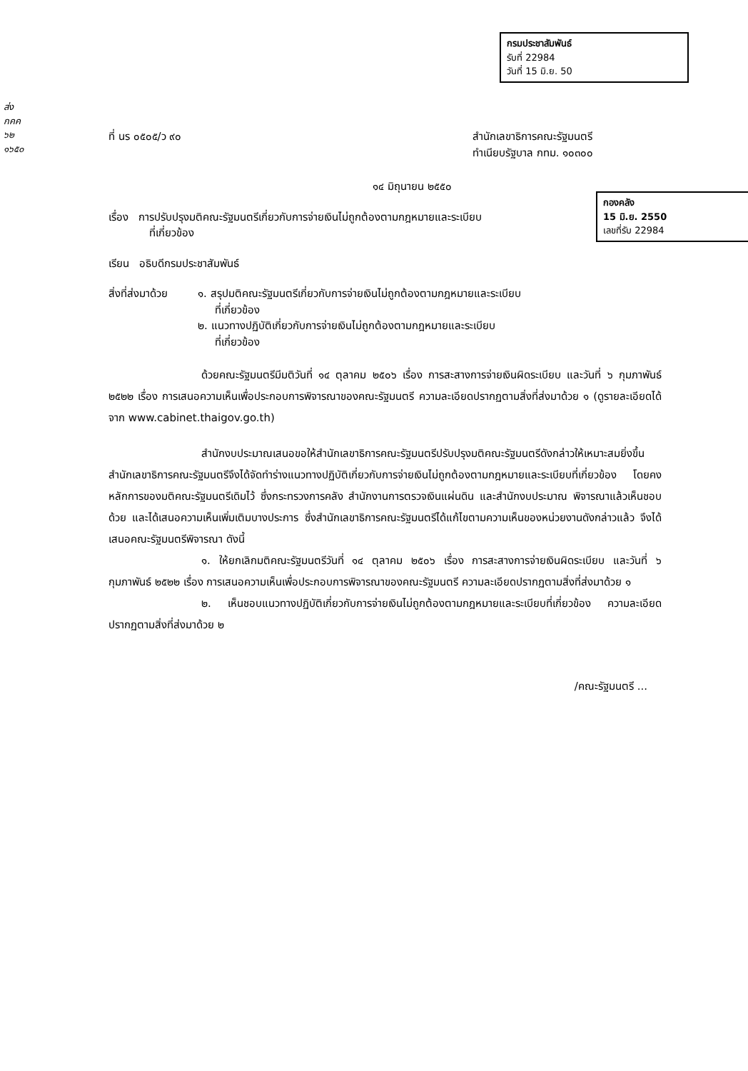ส่ง
กคค
๖๒
๑๖๕๐
กรมประชาสัมพันธ์
รับที่ 22984
วันที่ 15 มิ.ย. 50
กองคลัง
15 มิ.ย. 2550
เลขที่รับ 22984
ที่ นร ๐๕๐๕/ว ๙๐ สำนักเลขาธิการคณะรัฐมนตรี
ทำเนียบรัฐบาล กทม. ๑๐๓๐๐
๑๔ มิถุนายน ๒๕๕๐
เรื่อง การปรับปรุงมติคณะรัฐมนตรีเกี่ยวกับการจ่ายเงินไม่ถูกต้องตามกฎหมายและระเบียบ
ที่เกี่ยวข้อง
เรียน อธิบดีกรมประชาสัมพันธ์
สิ่งที่ส่งมาด้วย
๑. สรุปมติคณะรัฐมนตรีเกี่ยวกับการจ่ายเงินไม่ถูกต้องตามกฎหมายและระเบียบ
ที่เกี่ยวข้อง
๒. แนวทางปฏิบัติเกี่ยวกับการจ่ายเงินไม่ถูกต้องตามกฎหมายและระเบียบ
ที่เกี่ยวข้อง
ด้วยคณะรัฐมนตรีมีมติวันที่ ๑๔ ตุลาคม ๒๕๐๖ เรื่อง การสะสางการจ่ายเงินผิดระเบียบ และวันที่ ๖ กุมภาพันธ์ ๒๕๒๒ เรื่อง การเสนอความเห็นเพื่อประกอบการพิจารณาของคณะรัฐมนตรี ความละเอียดปรากฏตามสิ่งที่ส่งมาด้วย ๑ (ดูรายละเอียดได้จาก www.cabinet.thaigov.go.th)
สำนักงบประมาณเสนอขอให้สำนักเลขาธิการคณะรัฐมนตรีปรับปรุงมติคณะรัฐมนตรีดังกล่าวให้เหมาะสมยิ่งขึ้น สำนักเลขาธิการคณะรัฐมนตรีจึงได้จัดทำร่างแนวทางปฏิบัติเกี่ยวกับการจ่ายเงินไม่ถูกต้องตามกฎหมายและระเบียบที่เกี่ยวข้อง โดยคงหลักการของมติคณะรัฐมนตรีเดิมไว้ ซึ่งกระทรวงการคลัง สำนักงานการตรวจเงินแผ่นดิน และสำนักงบประมาณ พิจารณาแล้วเห็นชอบด้วย และได้เสนอความเห็นเพิ่มเติมบางประการ ซึ่งสำนักเลขาธิการคณะรัฐมนตรีได้แก้ไขตามความเห็นของหน่วยงานดังกล่าวแล้ว จึงได้เสนอคณะรัฐมนตรีพิจารณา ดังนี้
๑. ให้ยกเลิกมติคณะรัฐมนตรีวันที่ ๑๔ ตุลาคม ๒๕๐๖ เรื่อง การสะสางการจ่ายเงินผิดระเบียบ และวันที่ ๖ กุมภาพันธ์ ๒๕๒๒ เรื่อง การเสนอความเห็นเพื่อประกอบการพิจารณาของคณะรัฐมนตรี ความละเอียดปรากฏตามสิ่งที่ส่งมาด้วย ๑
๒. เห็นชอบแนวทางปฏิบัติเกี่ยวกับการจ่ายเงินไม่ถูกต้องตามกฎหมายและระเบียบที่เกี่ยวข้อง ความละเอียดปรากฏตามสิ่งที่ส่งมาด้วย ๒
/คณะรัฐมนตรี ...